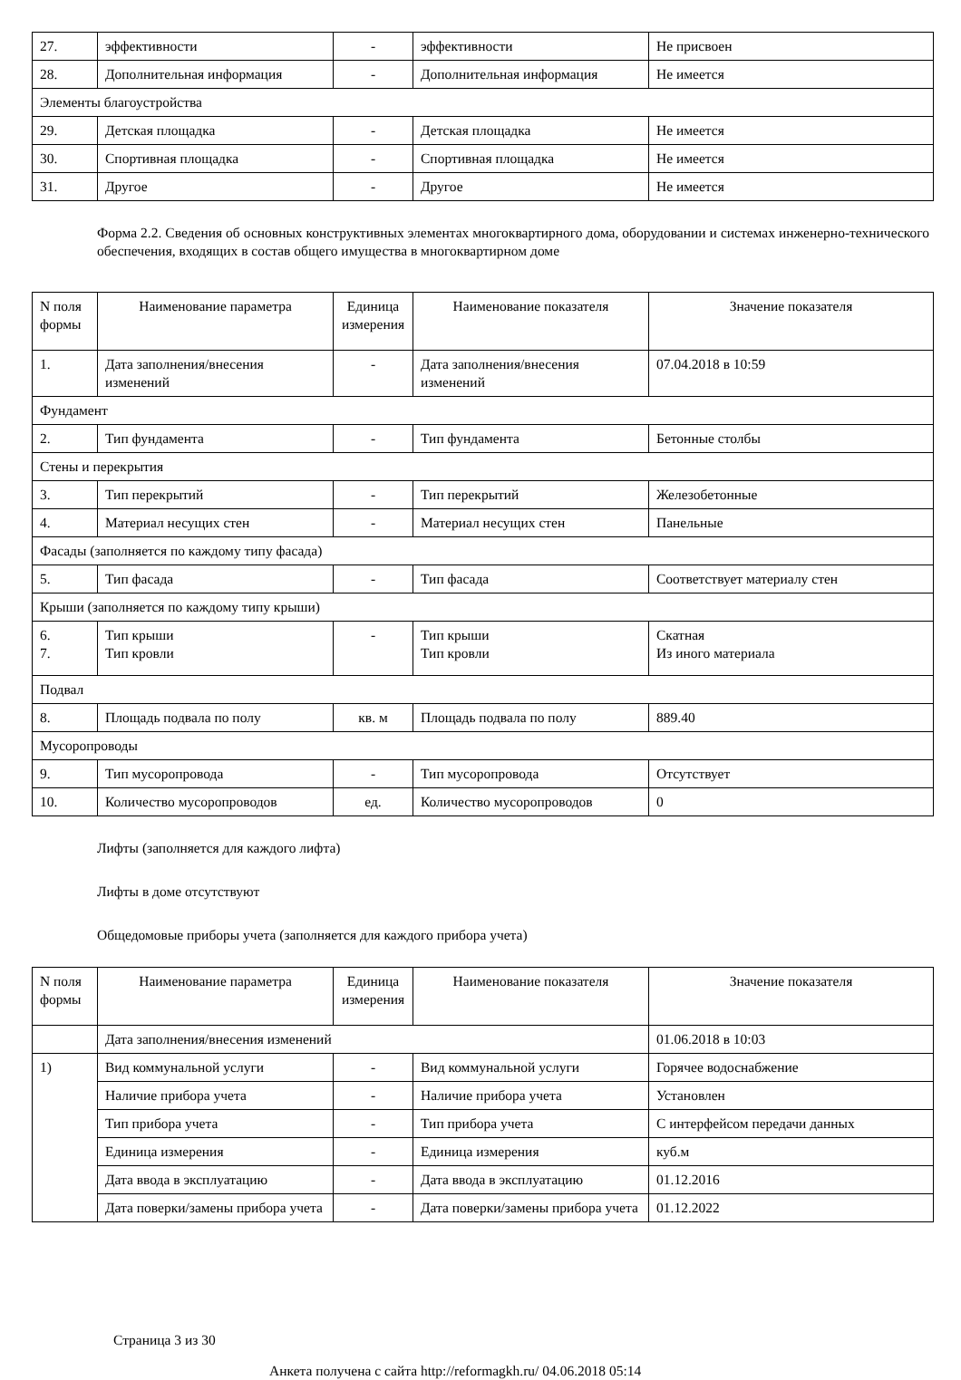| 27. | эффективности | - | эффективности | Не присвоен |
| 28. | Дополнительная информация | - | Дополнительная информация | Не имеется |
| Элементы благоустройства | | | | |
| 29. | Детская площадка | - | Детская площадка | Не имеется |
| 30. | Спортивная площадка | - | Спортивная площадка | Не имеется |
| 31. | Другое | - | Другое | Не имеется |
Форма 2.2. Сведения об основных конструктивных элементах многоквартирного дома, оборудовании и системах инженерно-технического обеспечения, входящих в состав общего имущества в многоквартирном доме
| N поля формы | Наименование параметра | Единица измерения | Наименование показателя | Значение показателя |
| 1. | Дата заполнения/внесения изменений | - | Дата заполнения/внесения изменений | 07.04.2018 в 10:59 |
| Фундамент | | | | |
| 2. | Тип фундамента | - | Тип фундамента | Бетонные столбы |
| Стены и перекрытия | | | | |
| 3. | Тип перекрытий | - | Тип перекрытий | Железобетонные |
| 4. | Материал несущих стен | - | Материал несущих стен | Панельные |
| Фасады (заполняется по каждому типу фасада) | | | | |
| 5. | Тип фасада | - | Тип фасада | Соответствует материалу стен |
| Крыши (заполняется по каждому типу крыши) | | | | |
| 6. 7. | Тип крыши Тип кровли | - | Тип крыши Тип кровли | Скатная Из иного материала |
| Подвал | | | | |
| 8. | Площадь подвала по полу | кв. м | Площадь подвала по полу | 889.40 |
| Мусоропроводы | | | | |
| 9. | Тип мусоропровода | - | Тип мусоропровода | Отсутствует |
| 10. | Количество мусоропроводов | ед. | Количество мусоропроводов | 0 |
Лифты (заполняется для каждого лифта)
Лифты в доме отсутствуют
Общедомовые приборы учета (заполняется для каждого прибора учета)
| N поля формы | Наименование параметра | Единица измерения | Наименование показателя | Значение показателя |
| | Дата заполнения/внесения изменений | | | 01.06.2018 в 10:03 |
| 1) | Вид коммунальной услуги | - | Вид коммунальной услуги | Горячее водоснабжение |
| | Наличие прибора учета | - | Наличие прибора учета | Установлен |
| | Тип прибора учета | - | Тип прибора учета | С интерфейсом передачи данных |
| | Единица измерения | - | Единица измерения | куб.м |
| | Дата ввода в эксплуатацию | - | Дата ввода в эксплуатацию | 01.12.2016 |
| | Дата поверки/замены прибора учета | - | Дата поверки/замены прибора учета | 01.12.2022 |
Страница 3 из 30
Анкета получена с сайта http://reformagkh.ru/ 04.06.2018 05:14